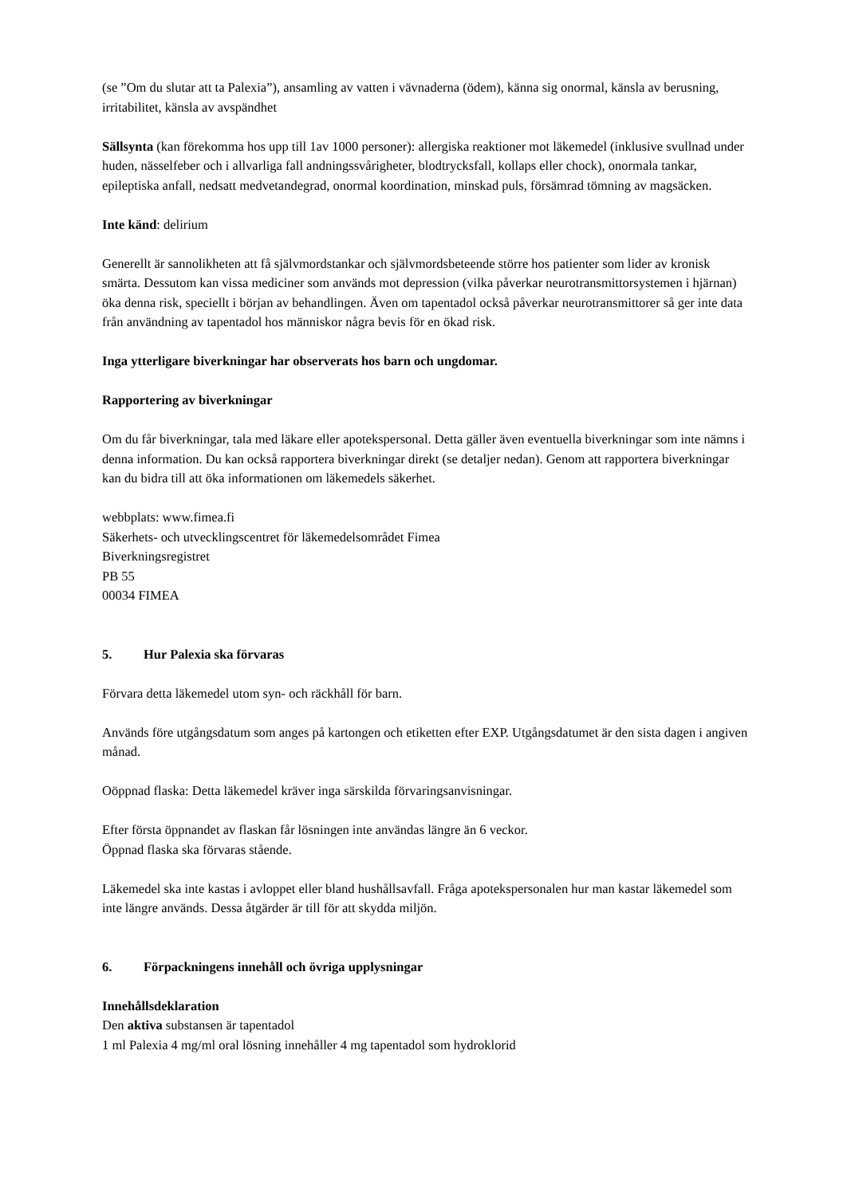(se ”Om du slutar att ta Palexia”), ansamling av vatten i vävnaderna (ödem), känna sig onormal, känsla av berusning, irritabilitet, känsla av avspändhet
Sällsynta (kan förekomma hos upp till 1av 1000 personer): allergiska reaktioner mot läkemedel (inklusive svullnad under huden, nässelfeber och i allvarliga fall andningssvårigheter, blodtrycksfall, kollaps eller chock), onormala tankar, epileptiska anfall, nedsatt medvetandegrad, onormal koordination, minskad puls, försämrad tömning av magsäcken.
Inte känd: delirium
Generellt är sannolikheten att få självmordstankar och självmordsbeteende större hos patienter som lider av kronisk smärta. Dessutom kan vissa mediciner som används mot depression (vilka påverkar neurotransmittorsystemen i hjärnan) öka denna risk, speciellt i början av behandlingen. Även om tapentadol också påverkar neurotransmittorer så ger inte data från användning av tapentadol hos människor några bevis för en ökad risk.
Inga ytterligare biverkningar har observerats hos barn och ungdomar.
Rapportering av biverkningar
Om du får biverkningar, tala med läkare eller apotekspersonal. Detta gäller även eventuella biverkningar som inte nämns i denna information. Du kan också rapportera biverkningar direkt (se detaljer nedan). Genom att rapportera biverkningar kan du bidra till att öka informationen om läkemedels säkerhet.
webbplats: www.fimea.fi
Säkerhets- och utvecklingscentret för läkemedelsområdet Fimea
Biverkningsregistret
PB 55
00034 FIMEA
5. Hur Palexia ska förvaras
Förvara detta läkemedel utom syn- och räckhåll för barn.
Används före utgångsdatum som anges på kartongen och etiketten efter EXP. Utgångsdatumet är den sista dagen i angiven månad.
Oöppnad flaska: Detta läkemedel kräver inga särskilda förvaringsanvisningar.
Efter första öppnandet av flaskan får lösningen inte användas längre än 6 veckor.
Öppnad flaska ska förvaras stående.
Läkemedel ska inte kastas i avloppet eller bland hushållsavfall. Fråga apotekspersonalen hur man kastar läkemedel som inte längre används. Dessa åtgärder är till för att skydda miljön.
6. Förpackningens innehåll och övriga upplysningar
Innehållsdeklaration
Den aktiva substansen är tapentadol
1 ml Palexia 4 mg/ml oral lösning innehåller 4 mg tapentadol som hydroklorid